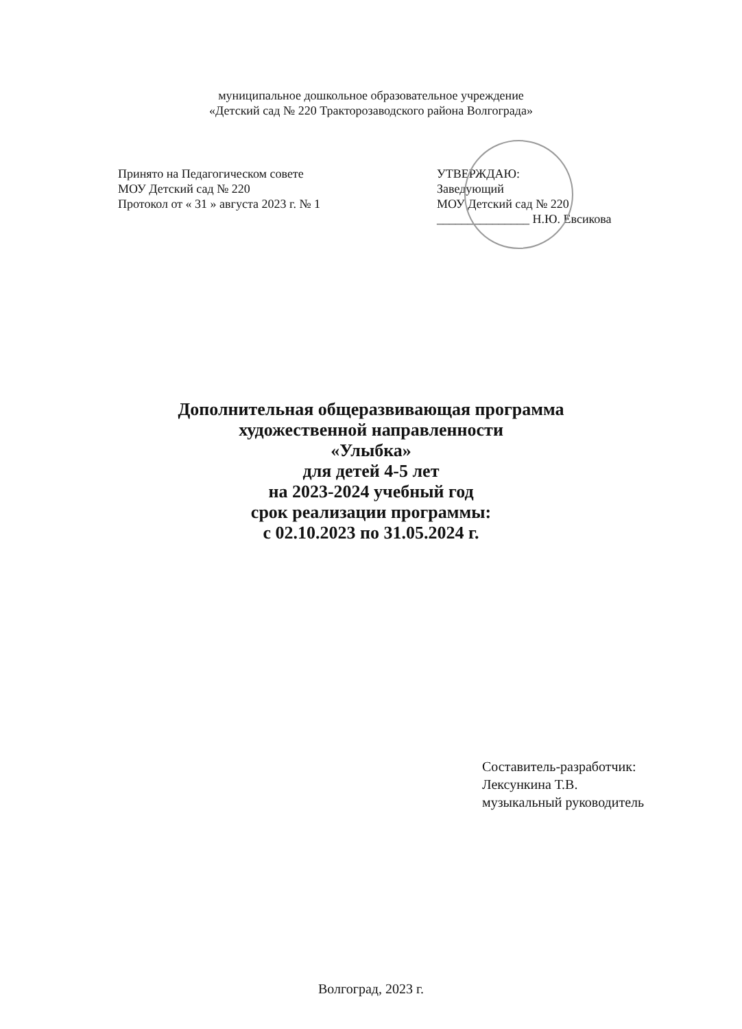муниципальное дошкольное образовательное учреждение
«Детский сад № 220 Тракторозаводского района Волгограда»
Принято на Педагогическом совете
МОУ Детский сад № 220
Протокол от « 31 » августа 2023 г. № 1
УТВЕРЖДАЮ:
Заведующий
МОУ Детский сад № 220
_______________ Н.Ю. Евсикова
Дополнительная общеразвивающая программа
художественной направленности
«Улыбка»
для детей 4-5 лет
на 2023-2024 учебный год
срок реализации программы:
с 02.10.2023 по 31.05.2024 г.
Составитель-разработчик:
Лексункина Т.В.
музыкальный руководитель
Волгоград, 2023 г.